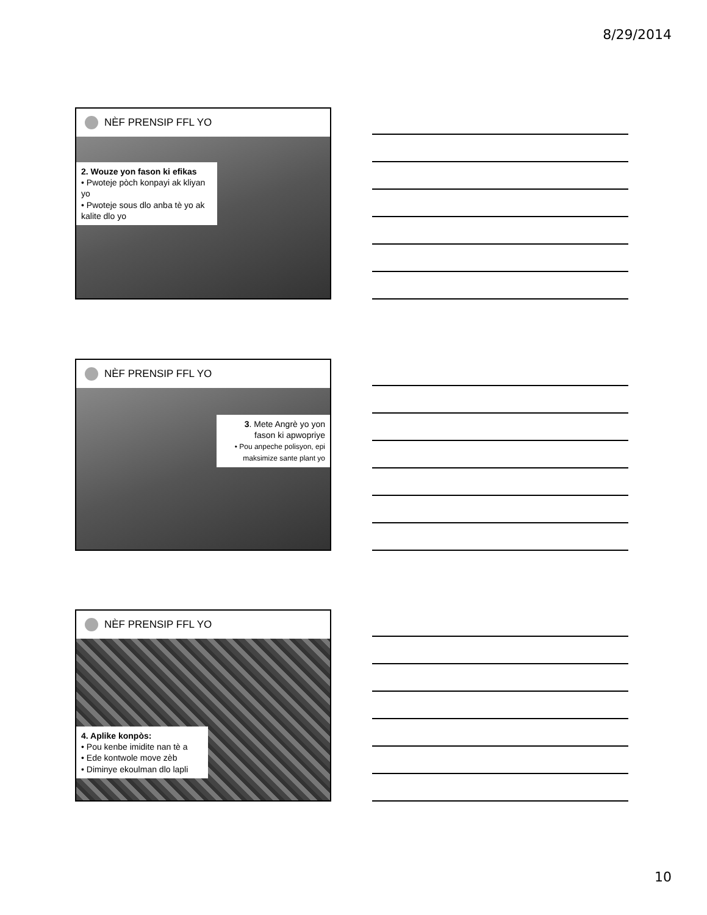8/29/2014
NÈF PRENSIP FFL YO
2. Wouze yon fason ki efikas
• Pwoteje pòch konpayi ak kliyan yo
• Pwoteje sous dlo anba tè yo ak kalite dlo yo
NÈF PRENSIP FFL YO
3. Mete Angrè yo yon fason ki apwopriye
• Pou anpeche polisyon, epi maksimize sante plant yo
NÈF PRENSIP FFL YO
4. Aplike konpòs:
• Pou kenbe imidite nan tè a
• Ede kontwole move zèb
• Diminye ekoulman dlo lapli
10